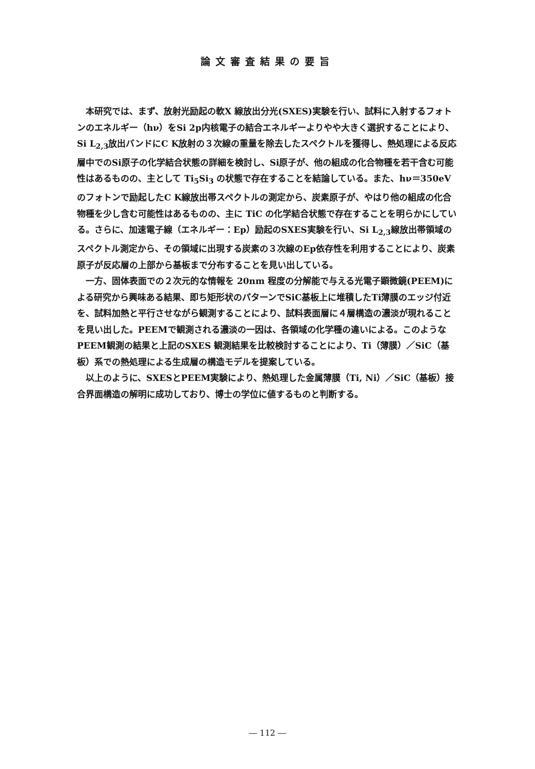論文審査結果の要旨
本研究では、まず、放射光励起の軟X 線放出分光(SXES)実験を行い、試料に入射するフォトンのエネルギー（hν）をSi 2p内核電子の結合エネルギーよりやや大きく選択することにより、Si L<sub>2,3</sub>放出バンドにC K放射の３次線の重量を除去したスペクトルを獲得し、熱処理による反応層中でのSi原子の化学結合状態の詳細を検討し、Si原子が、他の組成の化合物種を若干含む可能性はあるものの、主として Ti<sub>5</sub>Si<sub>3</sub> の状態で存在することを結論している。また、hν＝350eVのフォトンで励起したC K線放出帯スペクトルの測定から、炭素原子が、やはり他の組成の化合物種を少し含む可能性はあるものの、主に TiC の化学結合状態で存在することを明らかにしている。さらに、加速電子線（エネルギー：Ep）励起のSXES実験を行い、Si L<sub>2,3</sub>線放出帯領域のスペクトル測定から、その領域に出現する炭素の３次線のEp依存性を利用することにより、炭素原子が反応層の上部から基板まで分布することを見い出している。
一方、固体表面での２次元的な情報を 20nm 程度の分解能で与える光電子顕微鏡(PEEM)による研究から興味ある結果、即ち矩形状のパターンでSiC基板上に堆積したTi薄膜のエッジ付近を、試料加熱と平行させながら観測することにより、試料表面層に４層構造の濃淡が現れることを見い出した。PEEMで観測される濃淡の一因は、各領域の化学種の違いによる。このようなPEEM観測の結果と上記のSXES 観測結果を比較検討することにより、Ti（薄膜）／SiC（基板）系での熱処理による生成層の構造モデルを提案している。
以上のように、SXESとPEEM実験により、熱処理した金属薄膜（Ti, Ni）／SiC（基板）接合界面構造の解明に成功しており、博士の学位に値するものと判断する。
― 112 ―